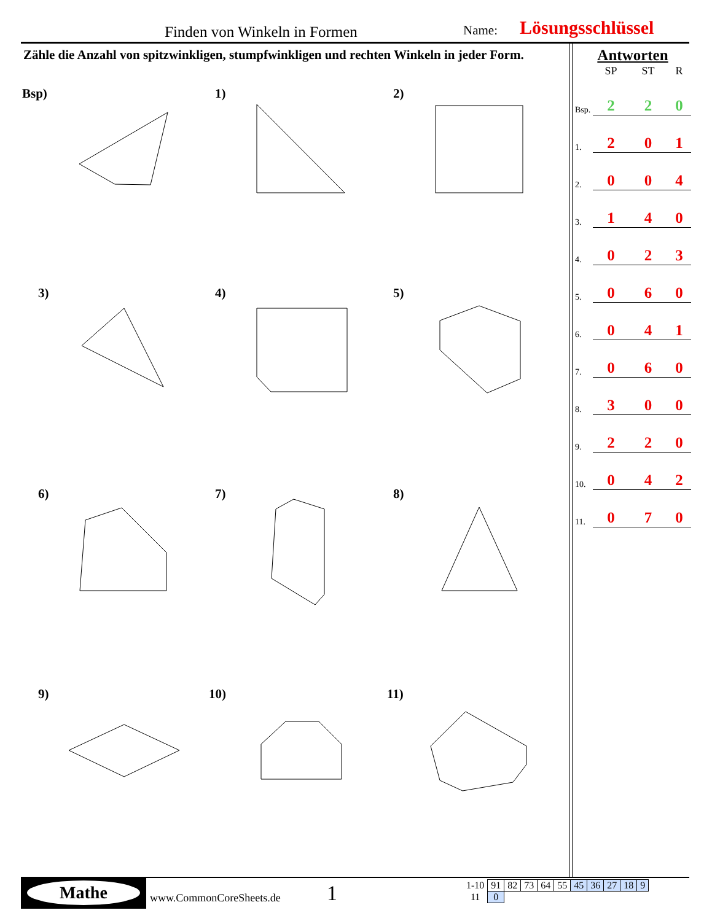Finden von Winkeln in Formen Name: Lösungsschlüssel
Zähle die Anzahl von spitzwinkligen, stumpfwinkligen und rechten Winkeln in jeder Form.
Bsp) 1) 2)
3) 4) 5)
6) 7) 8)
9) 10) 11)
Antworten
| | SP | ST | R |
| --- | --- | --- | --- |
| Bsp. | 2 | 2 | 0 |
| 1. | 2 | 0 | 1 |
| 2. | 0 | 0 | 4 |
| 3. | 1 | 4 | 0 |
| 4. | 0 | 2 | 3 |
| 5. | 0 | 6 | 0 |
| 6. | 0 | 4 | 1 |
| 7. | 0 | 6 | 0 |
| 8. | 3 | 0 | 0 |
| 9. | 2 | 2 | 0 |
| 10. | 0 | 4 | 2 |
| 11. | 0 | 7 | 0 |
Mathe
www.CommonCoreSheets.de 1
| 1-10 | 91 | 82 | 73 | 64 | 55 | 45 | 36 | 27 | 18 | 9 |
| 11 | 0 | | | | | | | | | |